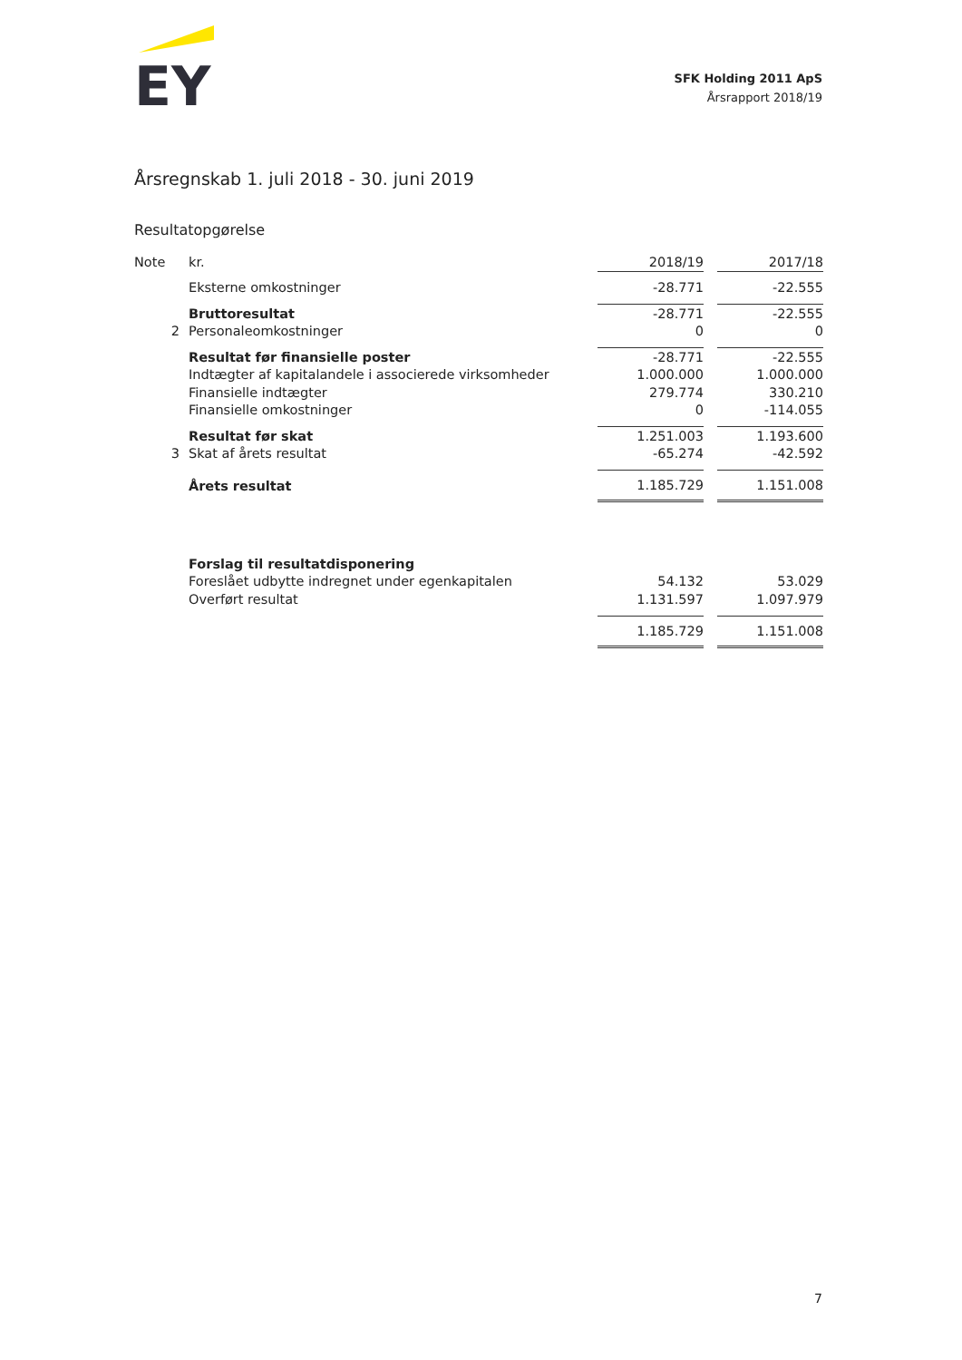EY
SFK Holding 2011 ApS
Årsrapport 2018/19
Årsregnskab 1. juli 2018 - 30. juni 2019
Resultatopgørelse
| Note | kr. | 2018/19 | | 2017/18 |
| | Eksterne omkostninger | -28.771 | | -22.555 |
| | Bruttoresultat | -28.771 | | -22.555 |
| 2 | Personaleomkostninger | 0 | | 0 |
| | Resultat før finansielle poster | -28.771 | | -22.555 |
| | Indtægter af kapitalandele i associerede virksomheder | 1.000.000 | | 1.000.000 |
| | Finansielle indtægter | 279.774 | | 330.210 |
| | Finansielle omkostninger | 0 | | -114.055 |
| | Resultat før skat | 1.251.003 | | 1.193.600 |
| 3 | Skat af årets resultat | -65.274 | | -42.592 |
| | Årets resultat | 1.185.729 | | 1.151.008 |
| | Forslag til resultatdisponering | | | |
| | Foreslået udbytte indregnet under egenkapitalen | 54.132 | | 53.029 |
| | Overført resultat | 1.131.597 | | 1.097.979 |
| | | 1.185.729 | | 1.151.008 |
7